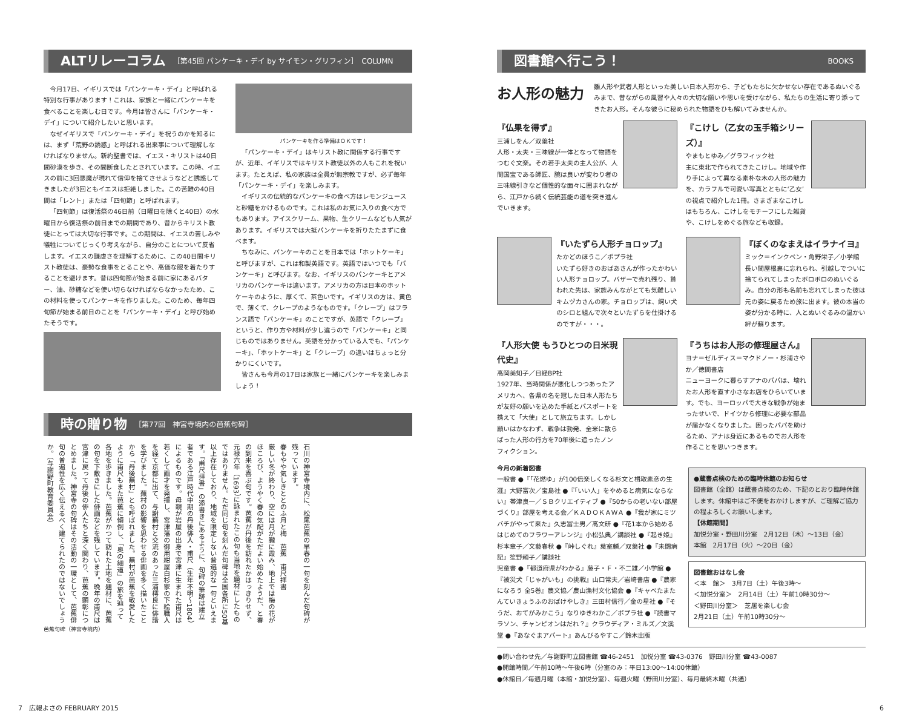ALTリレーコラム ［第45回 パンケーキ・デイ by サイモン・グリフィン］　COLUMN
今月17日、イギリスでは「パンケーキ・デイ」と呼ばれる特別な行事があります！これは、家族と一緒にパンケーキを食べることを楽しむ日です。今月は皆さんに「パンケーキ・デイ」について紹介したいと思います。
なぜイギリスで「パンケーキ・デイ」を祝うのかを知るには、まず「荒野の誘惑」と呼ばれる出来事について理解しなければなりません。新約聖書では、イエス・キリストは40日間砂漠を歩き、その間断食したとされています。この時、イエスの前に3回悪魔が現れて信仰を捨てさせようなどと誘惑してきましたが3回ともイエスは拒絶しました。この苦難の40日間は「レント」または「四旬節」と呼ばれます。
「四旬節」は復活祭の46日前（日曜日を除くと40日）の水曜日から復活祭の前日までの期間であり、昔からキリスト教徒にとっては大切な行事です。この期間は、イエスの苦しみや犠牲についてじっくり考えながら、自分のことについて反省します。イエスの謙虚さを理解するために、この40日間キリスト教徒は、豪勢な食事をとることや、高価な服を着たりすることを避けます。昔は四旬節が始まる前に家にあるバター、油、砂糖などを使い切らなければならなかったため、この材料を使ってパンケーキを作りました。このため、毎年四旬節が始まる前日のことを「パンケーキ・デイ」と呼び始めたそうです。
パンケーキを作る準備はＯＫです！
「パンケーキ・デイ」はキリスト教に関係する行事ですが、近年、イギリスではキリスト教徒以外の人もこれを祝います。たとえば、私の家族は全員が無宗教ですが、必ず毎年「パンケーキ・デイ」を楽しみます。
イギリスの伝統的なパンケーキの食べ方はレモンジュースと砂糖をかけるものです。これは私のお気に入りの食べ方でもあります。アイスクリーム、果物、生クリームなども人気があります。イギリスでは大抵パンケーキを折りたたまずに食べます。
ちなみに、パンケーキのことを日本では「ホットケーキ」と呼びますが、これは和製英語です。英語ではいつでも「パンケーキ」と呼びます。なお、イギリスのパンケーキとアメリカのパンケーキは違います。アメリカの方は日本のホットケーキのように、厚くて、茶色いです。イギリスの方は、黄色で、薄くて、クレープのようなものです。「クレープ」はフランス語で「パンケーキ」のことですが、英語で「クレープ」というと、作り方や材料が少し違うので「パンケーキ」と同じものではありません。英語を分かっている人でも、「パンケーキ」、「ホットケーキ」と「クレープ」の違いはちょっと分かりにくいです。
皆さんも今月の17日は家族と一緒にパンケーキを楽しみましょう！
時の贈り物 ［第77回　神宮寺境内の芭蕉句碑］
石川の神宮寺境内に、松尾芭蕉の早春の一句を刻んだ句碑が残っています。
春もやや気しきととのふ月と梅　芭蕉　甫尺拝書
厳しい冬が終わり、空には月が朧に霞み、地上では梅の花がほころび、ようやく春の気配がただよい始めたようだ、と春の到来を喜ぶ句です。芭蕉が丹後を訪れたかはっきりせず、元禄六年（1693）に詠まれたこの句も当地を題材にしたものではありません。ただ同じ句を刻んだ句碑は全国各所に50基以上存在しており、地域を限定しない普遍的な一句といえます。「甫尺拝書」の添書きにあるように、句碑の筆跡は建立者である江戸時代中期の丹後俳人・甫尺（生年不明～1804）によるものです。母親が岩屋の出身で宮津に生まれた甫尺は若くして画才を発揮し、宮津藩の御用紺屋白杉家の下絵職人を経て京都に出て、与謝蕪村と交流のあった三浦樗良に俳諧を学びました。蕪村の影響を思わせる俳画を多く描いたことから「丹後蕪村」とも呼ばれました。蕪村が芭蕉を敬愛したように甫尺もまた芭蕉に傾倒し、「奥の細道」の旅を辿って各地を歩きました。芭蕉がかつて訪れた土地を題材に、芭蕉の句を下敷きにした俳画などを残しています。晩年の甫尺は宮津に戻って丹後の俳人たちと深く関わり、芭蕉の顕彰につとめました。神宮寺の句碑はその活動の一環として、芭蕉俳句の普遍性を広く伝えるべく建てられたのではないでしょうか。（与謝野町教育委員会）
芭蕉句碑（神宮寺境内）
図書館へ行こう！ BOOKS
お人形の魅力
雛人形や武者人形といった美しい日本人形から、子どもたちに欠かせない存在であるぬいぐるみまで、昔ながらの風習や人々の大切な願いや思いを受けながら、私たちの生活に寄り添ってきたお人形。そんな彼らに秘められた物語をひも解いてみませんか。
『仏果を得ず』
三浦しをん／双葉社
人形・太夫・三味線が一体となって物語をつむぐ文楽。その若手太夫の主人公が、人間国宝である師匠、腕は良いが変わり者の三味線引きなど個性的な面々に囲まれながら、江戸から続く伝統芸能の道を突き進んでいきます。
『こけし（乙女の玉手箱シリーズ）』
やまもとゆみ／グラフィック社
主に東北で作られてきたこけし。地域や作り手によって異なる素朴な木の人形の魅力を、カラフルで可愛い写真とともに‘乙女’の視点で紹介した1冊。さまざまなこけしはもちろん、こけしをモチーフにした雑貨や、こけしをめぐる旅なども収録。
『いたずら人形チョロップ』
たかどのほうこ／ポプラ社
いたずら好きのおばあさんが作ったかわいい人形チョロップ。バザーで売れ残り、貰われた先は、家族みんながとても気難しいキムヅカさんの家。チョロップは、飼い犬のシロと組んで次々といたずらを仕掛けるのですが・・・。
『ぼくのなまえはイラナイヨ』
ミック＝インクペン・角野栄子／小学館
長い間屋根裏に忘れられ、引越しでついに捨てられてしまったボロボロのぬいぐるみ。自分の形も名前も忘れてしまった彼は元の姿に戻るため旅に出ます。彼の本当の姿が分かる時に、人とぬいぐるみの温かい絆が蘇ります。
『人形大使 もうひとつの日米現代史』
高岡美知子／日経BP社
1927年、当時関係が悪化しつつあったアメリカへ、各県の名を冠した日本人形たちが友好の願いを込めた手紙とパスポートを携えて「大使」として旅立ちます。しかし願いはかなわず、戦争は勃発、全米に散らばった人形の行方を70年後に追ったノンフィクション。
『うちはお人形の修理屋さん』
ヨナ＝ゼルディス＝マクドノー・杉浦さやか／徳間書店
ニューヨークに暮らすアナのパパは、壊れたお人形を直す小さなお店をひらいています。でも、ヨーロッパで大きな戦争が始まったせいで、ドイツから修理に必要な部品が届かなくなりました。困ったパパを助けるため、アナは身近にあるものでお人形を作ることを思いつきます。
今月の新着図書
一般書 ●『「花燃ゆ」が100倍楽しくなる杉文と楫取素彦の生涯』大野富次／宝島社 ●『「いい人」をやめると病気にならない』帯津良一／ＳＢクリエイティブ ●『50からの老いない部屋づくり』部屋を考える会／ＫＡＤＯＫＡＷＡ ●『我が家にミツバチがやって来た』久志冨士男／高文研 ●『花1本から始めるはじめてのフラワーアレンジ』小松弘典／講談社 ●『起き姫』杉本章子／文藝春秋 ●『峠しぐれ』葉室麟／双葉社 ●『未闘病記』笙野頼子／講談社
児童書 ●『都道府県がわかる』藤子・Ｆ・不二雄／小学館 ●『被災犬「じゃがいも」の挑戦』山口常夫／岩崎書店 ●『農家になろう 全5巻』農文協／農山漁村文化協会 ●『キャベたまたんていきょうふのおばけやしき』三田村信行／金の星社 ●『そうだ、おてがみかこう』なりゆきわかこ／ポプラ社 ●『読書マラソン、チャンピオンはだれ？』クラウディア・ミルズ／文溪堂 ●『あなぐまアパート』あんびるやすこ／鈴木出版
●蔵書点検のための臨時休館のお知らせ
図書館（全館）は蔵書点検のため、下記のとおり臨時休館します。休館中はご不便をおかけしますが、ご理解ご協力の程よろしくお願いします。
【休館期間】
加悦分室・野田川分室　2月12日（木）～13日（金）
本館　2月17日（火）～20日（金）
図書館おはなし会
＜本　館＞　3月7日（土）午後3時～
＜加悦分室＞　2月14日（土）午前10時30分～
＜野田川分室＞　芝居を楽しむ会
2月21日（土）午前10時30分～
●問い合わせ先／与謝野町立図書館 ☎46-2451　加悦分室 ☎43-0376　野田川分室 ☎43-0087
●開館時間／午前10時～午後6時（分室のみ：平日13:00～14:00休館）
●休館日／毎週月曜（本館・加悦分室）、毎週火曜（野田川分室）、毎月最終木曜（共通）
7　広報よさの FEBRUARY 2015 6